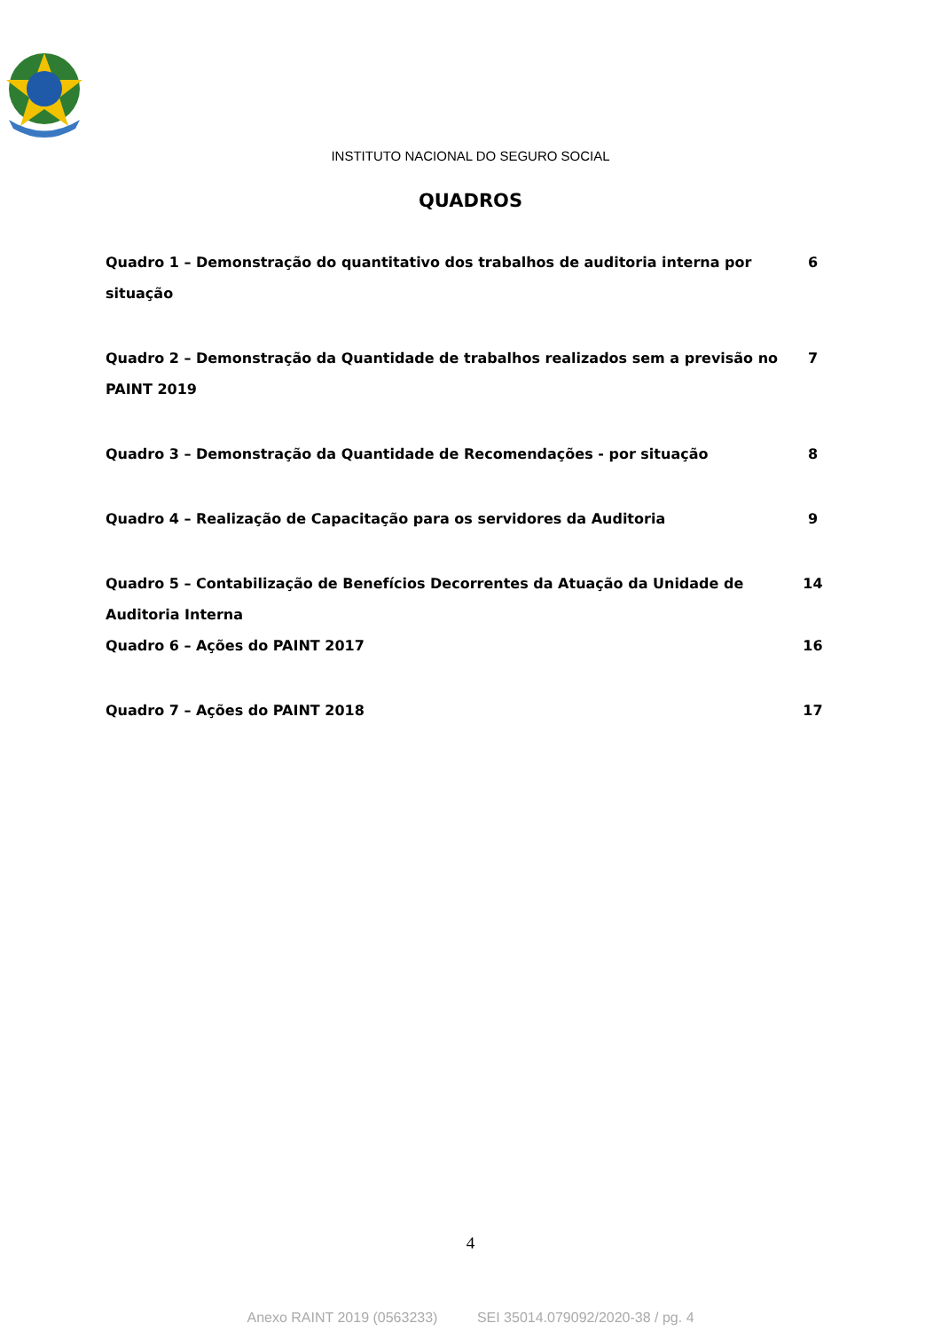INSTITUTO NACIONAL DO SEGURO SOCIAL
QUADROS
Quadro 1 – Demonstração do quantitativo dos trabalhos de auditoria interna por situação 6
Quadro 2 – Demonstração da Quantidade de trabalhos realizados sem a previsão no PAINT 2019 7
Quadro 3 – Demonstração da Quantidade de Recomendações - por situação 8
Quadro 4 – Realização de Capacitação para os servidores da Auditoria 9
Quadro 5 – Contabilização de Benefícios Decorrentes da Atuação da Unidade de Auditoria Interna 14
Quadro 6 – Ações do PAINT 2017 16
Quadro 7 – Ações do PAINT 2018 17
4
Anexo RAINT 2019 (0563233) SEI 35014.079092/2020-38 / pg. 4